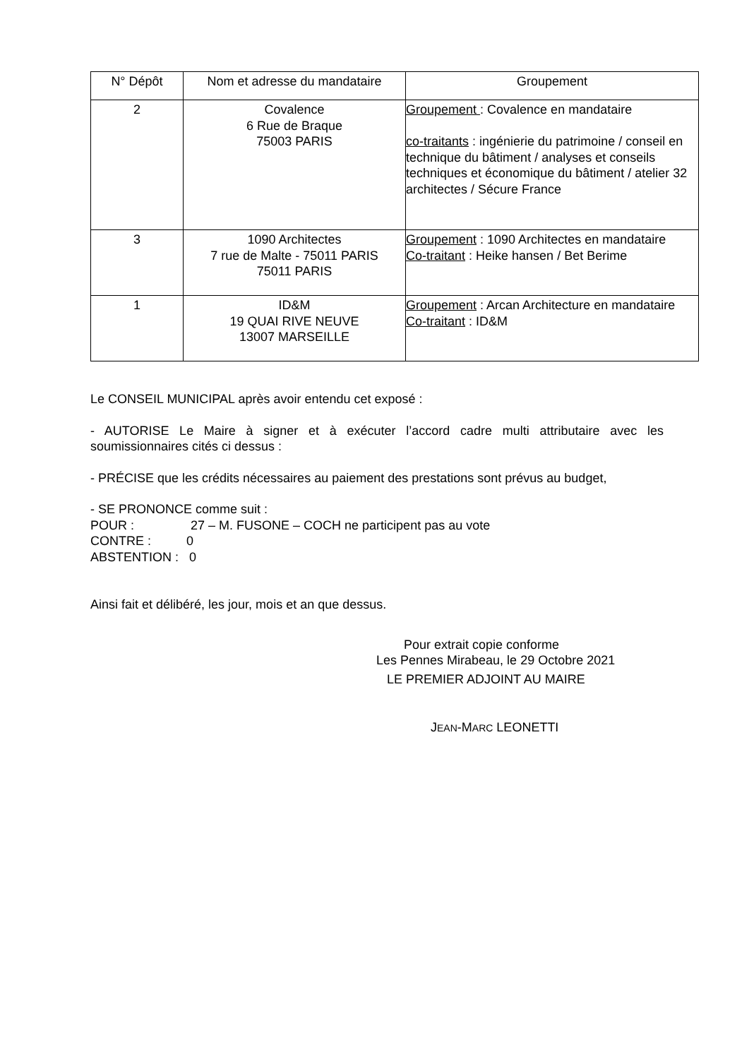| N° Dépôt | Nom et adresse du mandataire | Groupement |
| --- | --- | --- |
| 2 | Covalence 6 Rue de Braque 75003 PARIS | Groupement : Covalence en mandataire co-traitants : ingénierie du patrimoine / conseil en technique du bâtiment / analyses et conseils techniques et économique du bâtiment / atelier 32 architectes / Sécure France |
| 3 | 1090 Architectes 7 rue de Malte - 75011 PARIS 75011 PARIS | Groupement : 1090 Architectes en mandataire Co-traitant : Heike hansen / Bet Berime |
| 1 | ID&M 19 QUAI RIVE NEUVE 13007 MARSEILLE | Groupement : Arcan Architecture en mandataire Co-traitant : ID&M |
Le CONSEIL MUNICIPAL après avoir entendu cet exposé :
- AUTORISE Le Maire à signer et à exécuter l’accord cadre multi attributaire avec les soumissionnaires cités ci dessus :
- PRÉCISE que les crédits nécessaires au paiement des prestations sont prévus au budget,
- SE PRONONCE comme suit :
POUR : 27 – M. FUSONE – COCH ne participent pas au vote
CONTRE : 0
ABSTENTION : 0
Ainsi fait et délibéré, les jour, mois et an que dessus.
Pour extrait copie conforme
Les Pennes Mirabeau, le 29 Octobre 2021
LE PREMIER ADJOINT AU MAIRE
JEAN-MARC LEONETTI